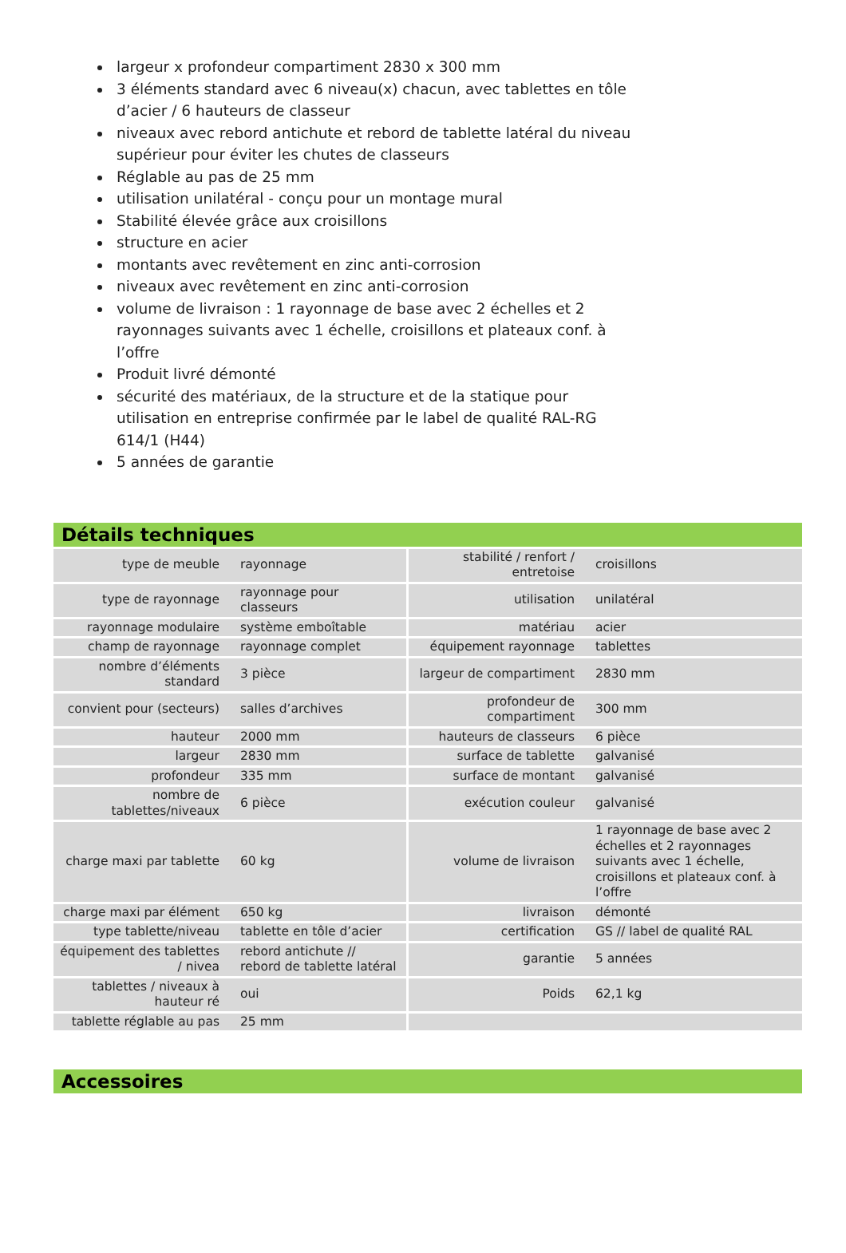largeur x profondeur compartiment 2830 x 300 mm
3 éléments standard avec 6 niveau(x) chacun, avec tablettes en tôle d’acier / 6 hauteurs de classeur
niveaux avec rebord antichute et rebord de tablette latéral du niveau supérieur pour éviter les chutes de classeurs
Réglable au pas de 25 mm
utilisation unilatéral - conçu pour un montage mural
Stabilité élevée grâce aux croisillons
structure en acier
montants avec revêtement en zinc anti-corrosion
niveaux avec revêtement en zinc anti-corrosion
volume de livraison : 1 rayonnage de base avec 2 échelles et 2 rayonnages suivants avec 1 échelle, croisillons et plateaux conf. à l’offre
Produit livré démonté
sécurité des matériaux, de la structure et de la statique pour utilisation en entreprise confirmée par le label de qualité RAL-RG 614/1 (H44)
5 années de garantie
Détails techniques
| type de meuble | rayonnage | stabilité / renfort / entretoise | croisillons |
| type de rayonnage | rayonnage pour classeurs | utilisation | unilatéral |
| rayonnage modulaire | système emboîtable | matériau | acier |
| champ de rayonnage | rayonnage complet | équipement rayonnage | tablettes |
| nombre d’éléments standard | 3 pièce | largeur de compartiment | 2830 mm |
| convient pour (secteurs) | salles d’archives | profondeur de compartiment | 300 mm |
| hauteur | 2000 mm | hauteurs de classeurs | 6 pièce |
| largeur | 2830 mm | surface de tablette | galvanisé |
| profondeur | 335 mm | surface de montant | galvanisé |
| nombre de tablettes/niveaux | 6 pièce | exécution couleur | galvanisé |
| charge maxi par tablette | 60 kg | volume de livraison | 1 rayonnage de base avec 2 échelles et 2 rayonnages suivants avec 1 échelle, croisillons et plateaux conf. à l’offre |
| charge maxi par élément | 650 kg | livraison | démonté |
| type tablette/niveau | tablette en tôle d’acier | certification | GS // label de qualité RAL |
| équipement des tablettes / nivea | rebord antichute // rebord de tablette latéral | garantie | 5 années |
| tablettes / niveaux à hauteur ré | oui | Poids | 62,1 kg |
| tablette réglable au pas | 25 mm | | |
Accessoires